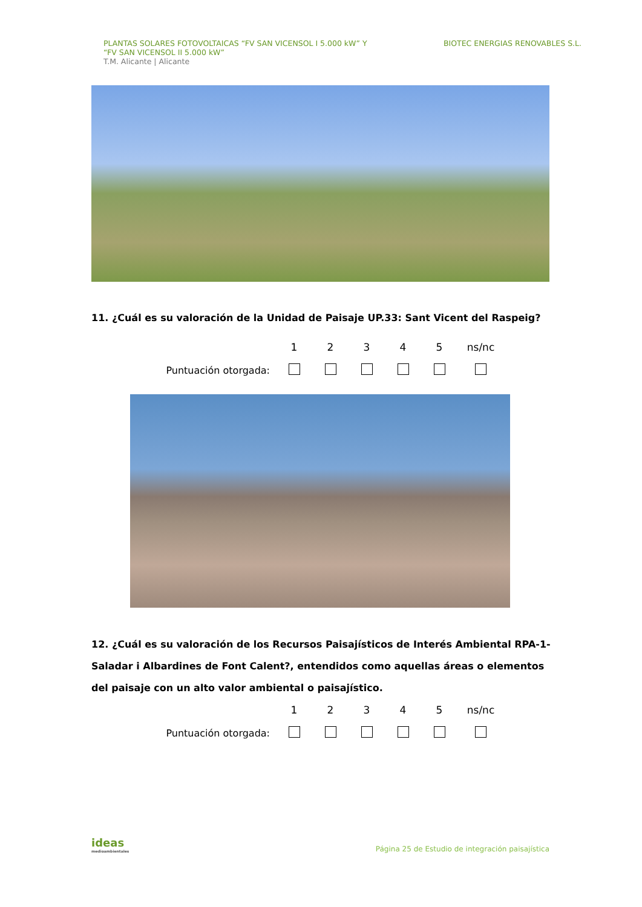PLANTAS SOLARES FOTOVOLTAICAS “FV SAN VICENSOL I 5.000 kW” Y
“FV SAN VICENSOL II 5.000 kW”
T.M. Alicante | Alicante
BIOTEC ENERGIAS RENOVABLES S.L.
11. ¿Cuál es su valoración de la Unidad de Paisaje UP.33: Sant Vicent del Raspeig?
| | 1 | 2 | 3 | 4 | 5 | ns/nc |
| Puntuación otorgada: | | | | | | |
12. ¿Cuál es su valoración de los Recursos Paisajísticos de Interés Ambiental RPA-1- Saladar i Albardines de Font Calent?, entendidos como aquellas áreas o elementos del paisaje con un alto valor ambiental o paisajístico.
| | 1 | 2 | 3 | 4 | 5 | ns/nc |
| Puntuación otorgada: | | | | | | |
ideas
medioambientales
Página 25 de Estudio de integración paisajística